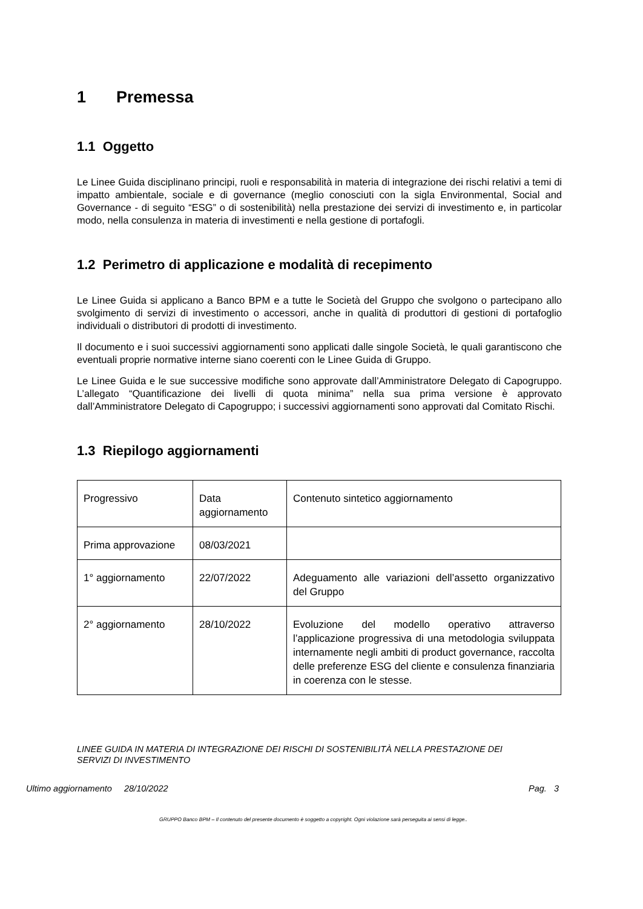1 Premessa
1.1 Oggetto
Le Linee Guida disciplinano principi, ruoli e responsabilità in materia di integrazione dei rischi relativi a temi di impatto ambientale, sociale e di governance (meglio conosciuti con la sigla Environmental, Social and Governance - di seguito “ESG” o di sostenibilità) nella prestazione dei servizi di investimento e, in particolar modo, nella consulenza in materia di investimenti e nella gestione di portafogli.
1.2 Perimetro di applicazione e modalità di recepimento
Le Linee Guida si applicano a Banco BPM e a tutte le Società del Gruppo che svolgono o partecipano allo svolgimento di servizi di investimento o accessori, anche in qualità di produttori di gestioni di portafoglio individuali o distributori di prodotti di investimento.
Il documento e i suoi successivi aggiornamenti sono applicati dalle singole Società, le quali garantiscono che eventuali proprie normative interne siano coerenti con le Linee Guida di Gruppo.
Le Linee Guida e le sue successive modifiche sono approvate dall’Amministratore Delegato di Capogruppo. L’allegato “Quantificazione dei livelli di quota minima” nella sua prima versione è approvato dall’Amministratore Delegato di Capogruppo; i successivi aggiornamenti sono approvati dal Comitato Rischi.
1.3 Riepilogo aggiornamenti
| Progressivo | Data aggiornamento | Contenuto sintetico aggiornamento |
| Prima approvazione | 08/03/2021 | |
| 1° aggiornamento | 22/07/2022 | Adeguamento alle variazioni dell’assetto organizzativo del Gruppo |
| 2° aggiornamento | 28/10/2022 | Evoluzione del modello operativo attraverso l’applicazione progressiva di una metodologia sviluppata internamente negli ambiti di product governance, raccolta delle preferenze ESG del cliente e consulenza finanziaria in coerenza con le stesse. |
LINEE GUIDA IN MATERIA DI INTEGRAZIONE DEI RISCHI DI SOSTENIBILITÀ NELLA PRESTAZIONE DEI SERVIZI DI INVESTIMENTO
Ultimo aggiornamento 28/10/2022 Pag. 3
GRUPPO Banco BPM – Il contenuto del presente documento è soggetto a copyright. Ogni violazione sarà perseguita ai sensi di legge..